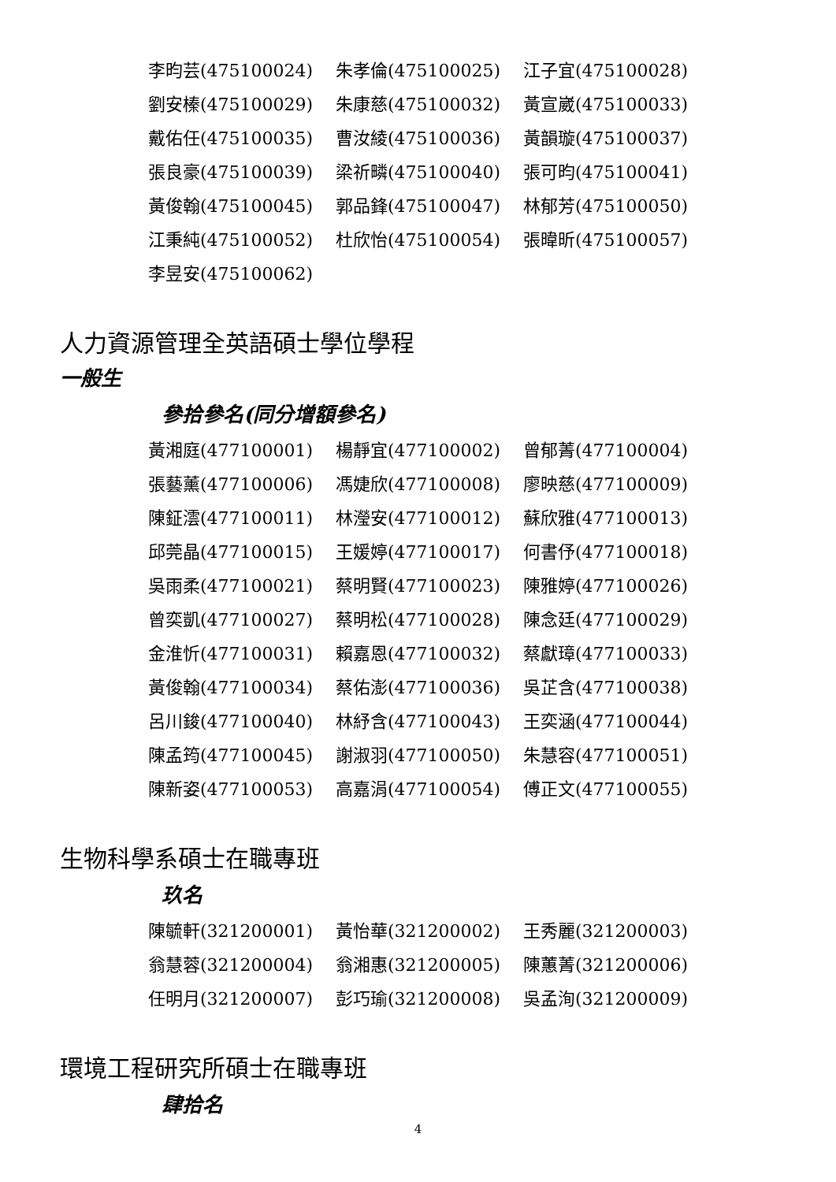李昀芸(475100024) 朱孝倫(475100025) 江子宜(475100028)
劉安榛(475100029) 朱康慈(475100032) 黃宣崴(475100033)
戴佑任(475100035) 曹汝綾(475100036) 黃韻璇(475100037)
張良豪(475100039) 梁祈疄(475100040) 張可昀(475100041)
黃俊翰(475100045) 郭品鋒(475100047) 林郁芳(475100050)
江秉純(475100052) 杜欣怡(475100054) 張暐昕(475100057)
李昱安(475100062)
人力資源管理全英語碩士學位學程
一般生
參拾參名(同分增額參名)
黃湘庭(477100001) 楊靜宜(477100002) 曾郁菁(477100004)
張藝薰(477100006) 馮婕欣(477100008) 廖映慈(477100009)
陳鉦澐(477100011) 林瀅安(477100012) 蘇欣雅(477100013)
邱莞晶(477100015) 王媛婷(477100017) 何書伃(477100018)
吳雨柔(477100021) 蔡明賢(477100023) 陳雅婷(477100026)
曾奕凱(477100027) 蔡明松(477100028) 陳念廷(477100029)
金淮忻(477100031) 賴嘉恩(477100032) 蔡獻璋(477100033)
黃俊翰(477100034) 蔡佑澎(477100036) 吳芷含(477100038)
呂川鋑(477100040) 林紓含(477100043) 王奕涵(477100044)
陳孟筠(477100045) 謝淑羽(477100050) 朱慧容(477100051)
陳新姿(477100053) 高嘉涓(477100054) 傅正文(477100055)
生物科學系碩士在職專班
玖名
陳毓軒(321200001) 黃怡華(321200002) 王秀麗(321200003)
翁慧蓉(321200004) 翁湘惠(321200005) 陳蕙菁(321200006)
任明月(321200007) 彭巧瑜(321200008) 吳孟洵(321200009)
環境工程研究所碩士在職專班
肆拾名
4